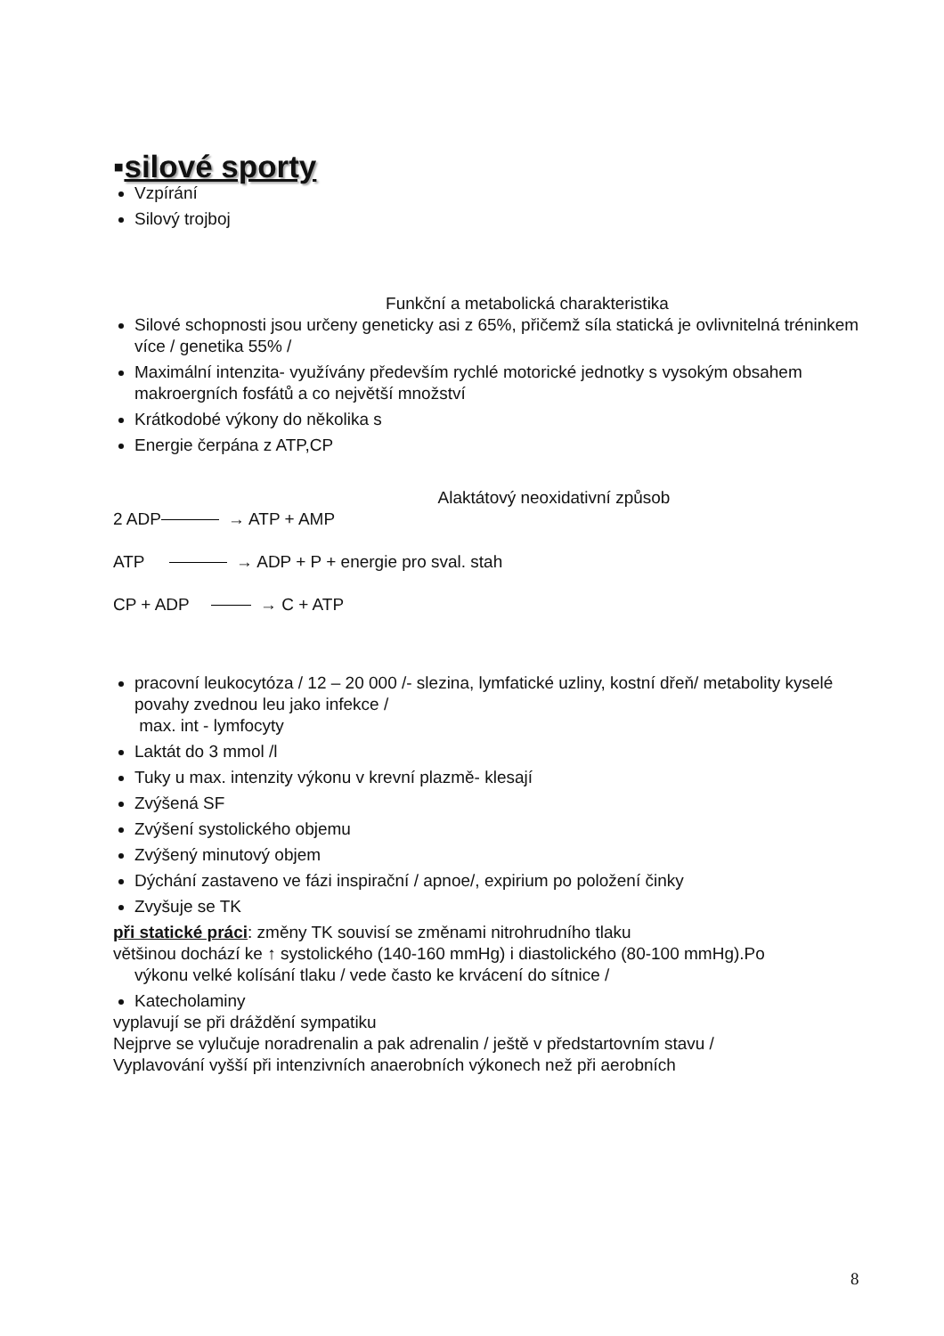▪silové sporty
Vzpírání
Silový trojboj
Funkční a metabolická charakteristika
Silové schopnosti jsou určeny geneticky asi z 65%, přičemž síla statická je ovlivnitelná tréninkem více / genetika 55% /
Maximální intenzita- využívány především rychlé motorické jednotky s vysokým obsahem makroergních fosfátů a co největší množství
Krátkodobé výkony do několika s
Energie čerpána z ATP,CP
Alaktátový neoxidativní způsob
2 ADP → ATP + AMP
ATP → ADP + P + energie pro sval. stah
CP + ADP → C + ATP
pracovní leukocytóza / 12 – 20 000 /- slezina, lymfatické uzliny, kostní dřeň/ metabolity kyselé povahy zvednou leu jako infekce /
max. int - lymfocyty
Laktát do 3 mmol /l
Tuky u max. intenzity výkonu v krevní plazmě- klesají
Zvýšená SF
Zvýšení systolického objemu
Zvýšený minutový objem
Dýchání zastaveno ve fázi inspirační / apnoe/, expirium po položení činky
Zvyšuje se TK
při statické práci: změny TK souvisí se změnami nitrohrudního tlaku
většinou dochází ke ↑ systolického (140-160 mmHg) i diastolického (80-100 mmHg).Po
výkonu velké kolísání tlaku / vede často ke krvácení do sítnice /
Katecholaminy
vyplavují se při dráždění sympatiku
Nejprve se vylučuje noradrenalin a pak adrenalin / ještě v předstartovním stavu /
Vyplavování vyšší při intenzivních anaerobních výkonech než při aerobních
8